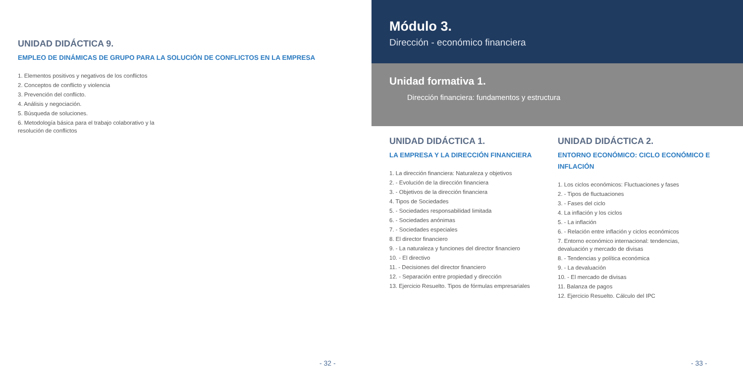UNIDAD DIDÁCTICA 9.
EMPLEO DE DINÁMICAS DE GRUPO PARA LA SOLUCIÓN DE CONFLICTOS EN LA EMPRESA
1. Elementos positivos y negativos de los conflictos
2. Conceptos de conflicto y violencia
3. Prevención del conflicto.
4. Análisis y negociación.
5. Búsqueda de soluciones.
6. Metodología básica para el trabajo colaborativo y la resolución de conflictos
- 32 -
Módulo 3.
Dirección - económico financiera
Unidad formativa 1.
Dirección financiera: fundamentos y estructura
UNIDAD DIDÁCTICA 1.
LA EMPRESA Y LA DIRECCIÓN FINANCIERA
1. La dirección financiera: Naturaleza y objetivos
2. - Evolución de la dirección financiera
3. - Objetivos de la dirección financiera
4. Tipos de Sociedades
5. - Sociedades responsabilidad limitada
6. - Sociedades anónimas
7. - Sociedades especiales
8. El director financiero
9. - La naturaleza y funciones del director financiero
10. - El directivo
11. - Decisiones del director financiero
12. - Separación entre propiedad y dirección
13. Ejercicio Resuelto. Tipos de fórmulas empresariales
UNIDAD DIDÁCTICA 2.
ENTORNO ECONÓMICO: CICLO ECONÓMICO E INFLACIÓN
1. Los ciclos económicos: Fluctuaciones y fases
2. - Tipos de fluctuaciones
3. - Fases del ciclo
4. La inflación y los ciclos
5. - La inflación
6. - Relación entre inflación y ciclos económicos
7. Entorno económico internacional: tendencias, devaluación y mercado de divisas
8. - Tendencias y política económica
9. - La devaluación
10. - El mercado de divisas
11. Balanza de pagos
12. Ejercicio Resuelto. Cálculo del IPC
- 33 -